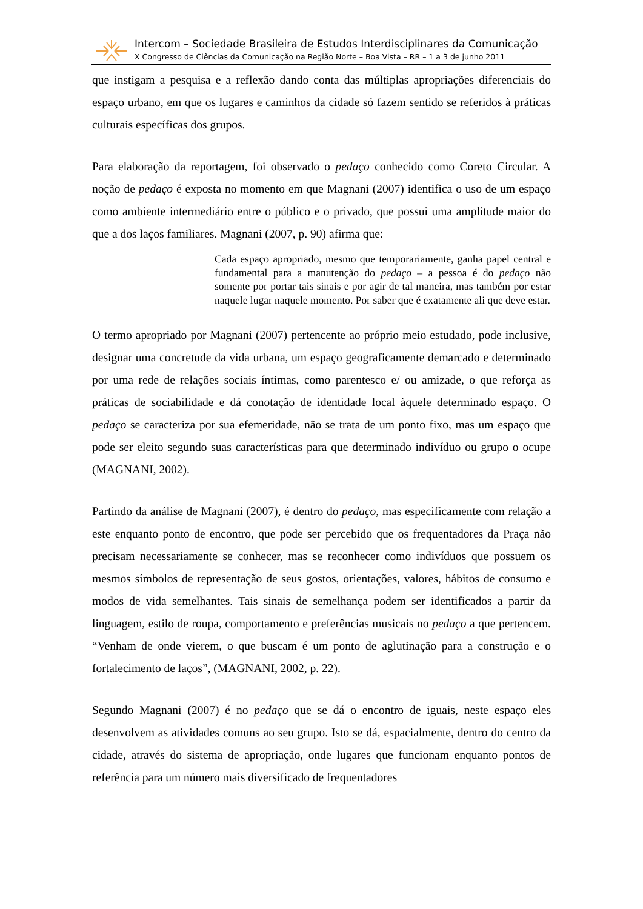Intercom – Sociedade Brasileira de Estudos Interdisciplinares da Comunicação
X Congresso de Ciências da Comunicação na Região Norte – Boa Vista – RR – 1 a 3 de junho 2011
que instigam a pesquisa e a reflexão dando conta das múltiplas apropriações diferenciais do espaço urbano, em que os lugares e caminhos da cidade só fazem sentido se referidos à práticas culturais específicas dos grupos.
Para elaboração da reportagem, foi observado o pedaço conhecido como Coreto Circular. A noção de pedaço é exposta no momento em que Magnani (2007) identifica o uso de um espaço como ambiente intermediário entre o público e o privado, que possui uma amplitude maior do que a dos laços familiares. Magnani (2007, p. 90) afirma que:
Cada espaço apropriado, mesmo que temporariamente, ganha papel central e fundamental para a manutenção do pedaço – a pessoa é do pedaço não somente por portar tais sinais e por agir de tal maneira, mas também por estar naquele lugar naquele momento. Por saber que é exatamente ali que deve estar.
O termo apropriado por Magnani (2007) pertencente ao próprio meio estudado, pode inclusive, designar uma concretude da vida urbana, um espaço geograficamente demarcado e determinado por uma rede de relações sociais íntimas, como parentesco e/ ou amizade, o que reforça as práticas de sociabilidade e dá conotação de identidade local àquele determinado espaço. O pedaço se caracteriza por sua efemeridade, não se trata de um ponto fixo, mas um espaço que pode ser eleito segundo suas características para que determinado indivíduo ou grupo o ocupe (MAGNANI, 2002).
Partindo da análise de Magnani (2007), é dentro do pedaço, mas especificamente com relação a este enquanto ponto de encontro, que pode ser percebido que os frequentadores da Praça não precisam necessariamente se conhecer, mas se reconhecer como indivíduos que possuem os mesmos símbolos de representação de seus gostos, orientações, valores, hábitos de consumo e modos de vida semelhantes. Tais sinais de semelhança podem ser identificados a partir da linguagem, estilo de roupa, comportamento e preferências musicais no pedaço a que pertencem. “Venham de onde vierem, o que buscam é um ponto de aglutinação para a construção e o fortalecimento de laços”, (MAGNANI, 2002, p. 22).
Segundo Magnani (2007) é no pedaço que se dá o encontro de iguais, neste espaço eles desenvolvem as atividades comuns ao seu grupo. Isto se dá, espacialmente, dentro do centro da cidade, através do sistema de apropriação, onde lugares que funcionam enquanto pontos de referência para um número mais diversificado de frequentadores